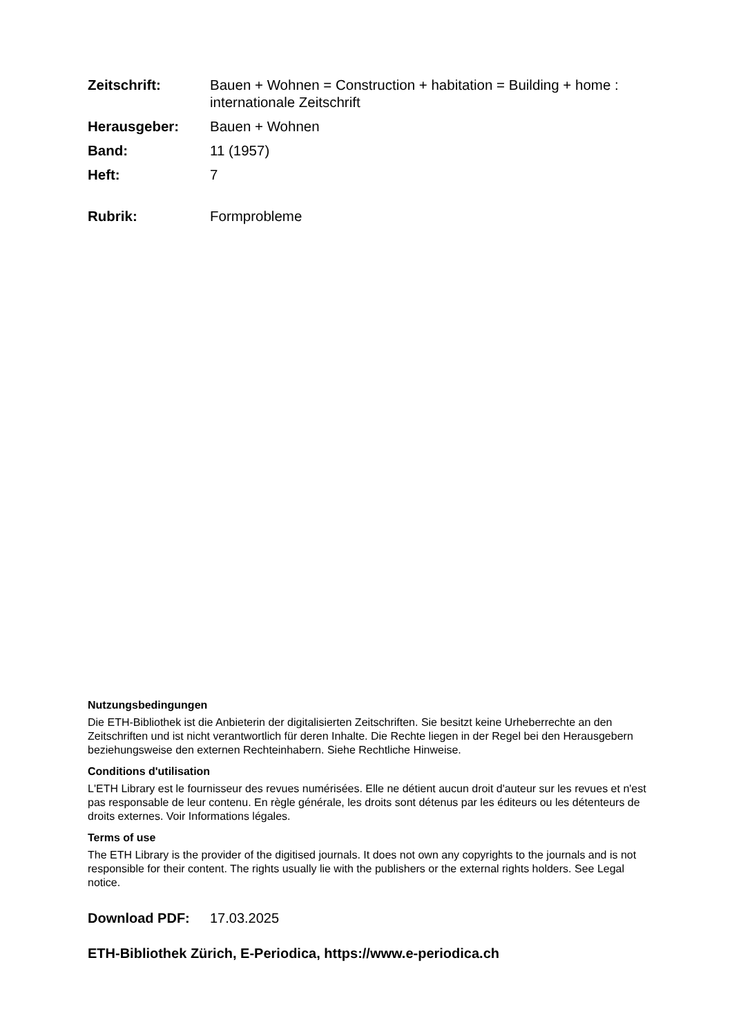Zeitschrift: Bauen + Wohnen = Construction + habitation = Building + home : internationale Zeitschrift
Herausgeber: Bauen + Wohnen
Band: 11 (1957)
Heft: 7
Rubrik: Formprobleme
Nutzungsbedingungen
Die ETH-Bibliothek ist die Anbieterin der digitalisierten Zeitschriften. Sie besitzt keine Urheberrechte an den Zeitschriften und ist nicht verantwortlich für deren Inhalte. Die Rechte liegen in der Regel bei den Herausgebern beziehungsweise den externen Rechteinhabern. Siehe Rechtliche Hinweise.
Conditions d'utilisation
L'ETH Library est le fournisseur des revues numérisées. Elle ne détient aucun droit d'auteur sur les revues et n'est pas responsable de leur contenu. En règle générale, les droits sont détenus par les éditeurs ou les détenteurs de droits externes. Voir Informations légales.
Terms of use
The ETH Library is the provider of the digitised journals. It does not own any copyrights to the journals and is not responsible for their content. The rights usually lie with the publishers or the external rights holders. See Legal notice.
Download PDF: 17.03.2025
ETH-Bibliothek Zürich, E-Periodica, https://www.e-periodica.ch